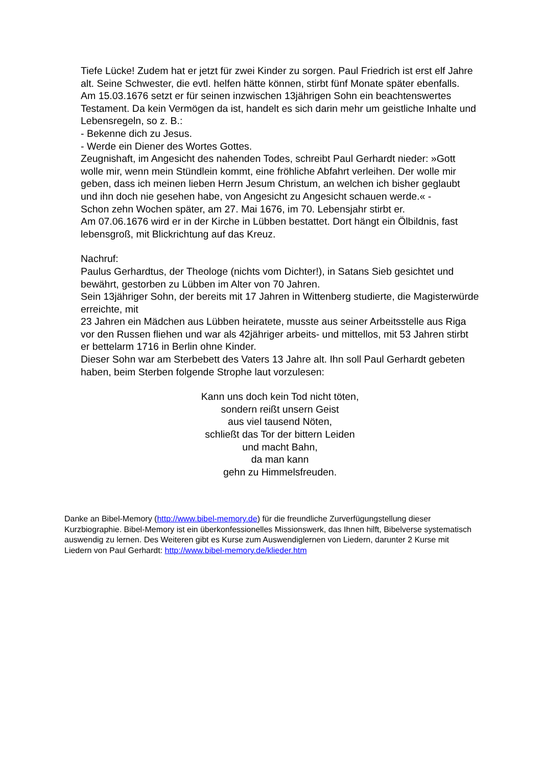Tiefe Lücke! Zudem hat er jetzt für zwei Kinder zu sorgen. Paul Friedrich ist erst elf Jahre alt. Seine Schwester, die evtl. helfen hätte können, stirbt fünf Monate später ebenfalls.
Am 15.03.1676 setzt er für seinen inzwischen 13jährigen Sohn ein beachtenswertes Testament. Da kein Vermögen da ist, handelt es sich darin mehr um geistliche Inhalte und Lebensregeln, so z. B.:
- Bekenne dich zu Jesus.
- Werde ein Diener des Wortes Gottes.
Zeugnishaft, im Angesicht des nahenden Todes, schreibt Paul Gerhardt nieder: »Gott wolle mir, wenn mein Stündlein kommt, eine fröhliche Abfahrt verleihen. Der wolle mir geben, dass ich meinen lieben Herrn Jesum Christum, an welchen ich bisher geglaubt und ihn doch nie gesehen habe, von Angesicht zu Angesicht schauen werde.« -
Schon zehn Wochen später, am 27. Mai 1676, im 70. Lebensjahr stirbt er.
Am 07.06.1676 wird er in der Kirche in Lübben bestattet. Dort hängt ein Ölbildnis, fast lebensgroß, mit Blickrichtung auf das Kreuz.
Nachruf:
Paulus Gerhardtus, der Theologe (nichts vom Dichter!), in Satans Sieb gesichtet und bewährt, gestorben zu Lübben im Alter von 70 Jahren.
Sein 13jähriger Sohn, der bereits mit 17 Jahren in Wittenberg studierte, die Magisterwürde erreichte, mit
23 Jahren ein Mädchen aus Lübben heiratete, musste aus seiner Arbeitsstelle aus Riga vor den Russen fliehen und war als 42jähriger arbeits- und mittellos, mit 53 Jahren stirbt er bettelarm 1716 in Berlin ohne Kinder.
Dieser Sohn war am Sterbebett des Vaters 13 Jahre alt. Ihn soll Paul Gerhardt gebeten haben, beim Sterben folgende Strophe laut vorzulesen:
Kann uns doch kein Tod nicht töten,
sondern reißt unsern Geist
aus viel tausend Nöten,
schließt das Tor der bittern Leiden
und macht Bahn,
da man kann
gehn zu Himmelsfreuden.
Danke an Bibel-Memory (http://www.bibel-memory.de) für die freundliche Zurverfügungstellung dieser Kurzbiographie. Bibel-Memory ist ein überkonfessionelles Missionswerk, das Ihnen hilft, Bibelverse systematisch auswendig zu lernen. Des Weiteren gibt es Kurse zum Auswendiglernen von Liedern, darunter 2 Kurse mit Liedern von Paul Gerhardt: http://www.bibel-memory.de/klieder.htm